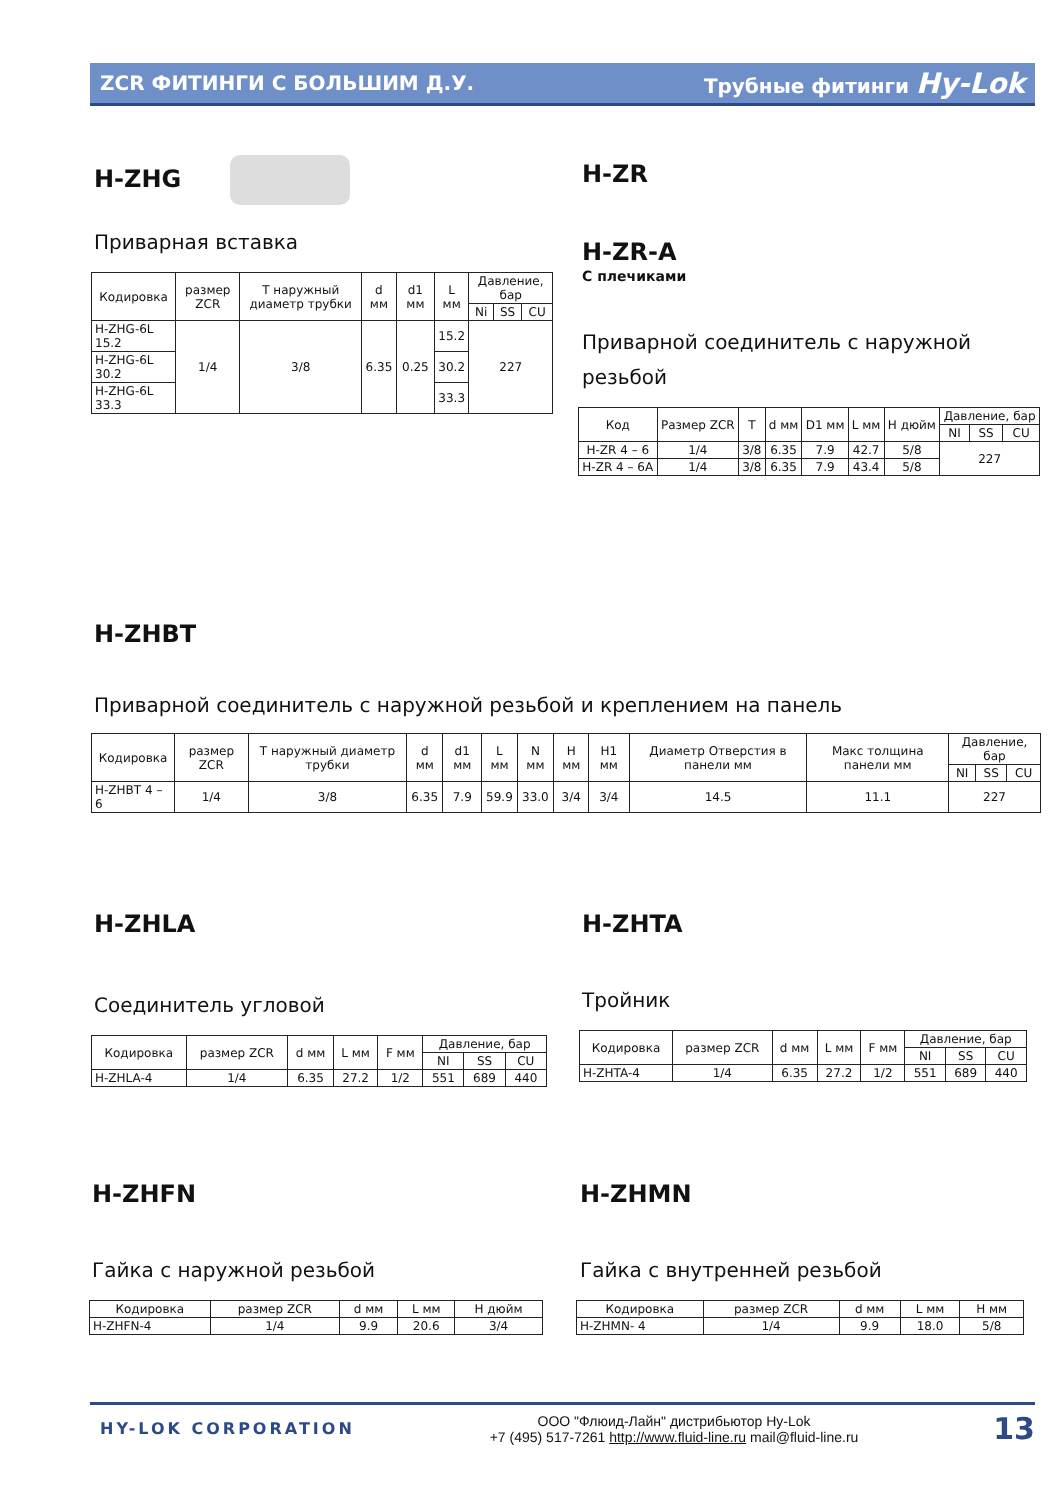ZCR ФИТИНГИ С БОЛЬШИМ Д.У. Трубные фитинги Hy-Lok
H-ZHG
Приварная вставка
| Кодировка | размер ZCR | T наружный диаметр трубки | d мм | d1 мм | L мм | Давление, бар | | |
| --- | --- | --- | --- | --- | --- | --- | --- | --- |
| | | | | | | Ni | SS | CU |
| H-ZHG-6L 15.2 | 1/4 | 3/8 | 6.35 | 0.25 | 15.2 | 227 | | |
| H-ZHG-6L 30.2 | | | | | 30.2 | | | |
| H-ZHG-6L 33.3 | | | | | 33.3 | | | |
H-ZR
H-ZR-A
С плечиками
Приварной соединитель с наружной резьбой
| Код | Размер ZCR | T | d мм | D1 мм | L мм | H дюйм | Давление, бар | | |
| --- | --- | --- | --- | --- | --- | --- | --- | --- | --- |
| | | | | | | | NI | SS | CU |
| H-ZR 4 – 6 | 1/4 | 3/8 | 6.35 | 7.9 | 42.7 | 5/8 | 227 | | |
| H-ZR 4 – 6A | 1/4 | 3/8 | 6.35 | 7.9 | 43.4 | 5/8 | | | |
H-ZHBT
Приварной соединитель с наружной резьбой и креплением на панель
| Кодировка | размер ZCR | T наружный диаметр трубки | d мм | d1 мм | L мм | N мм | H мм | H1 мм | Диаметр Отверстия в панели мм | Макс толщина панели мм | Давление, бар | | |
| --- | --- | --- | --- | --- | --- | --- | --- | --- | --- | --- | --- | --- | --- |
| | | | | | | | | | | | NI | SS | CU |
| H-ZHBT 4 – 6 | 1/4 | 3/8 | 6.35 | 7.9 | 59.9 | 33.0 | 3/4 | 3/4 | 14.5 | 11.1 | 227 | | |
H-ZHLA
Соединитель угловой
| Кодировка | размер ZCR | d мм | L мм | F мм | Давление, бар | | |
| --- | --- | --- | --- | --- | --- | --- | --- |
| | | | | | NI | SS | CU |
| H-ZHLA-4 | 1/4 | 6.35 | 27.2 | 1/2 | 551 | 689 | 440 |
H-ZHTA
Тройник
| Кодировка | размер ZCR | d мм | L мм | F мм | Давление, бар | | |
| --- | --- | --- | --- | --- | --- | --- | --- |
| | | | | | NI | SS | CU |
| H-ZHTA-4 | 1/4 | 6.35 | 27.2 | 1/2 | 551 | 689 | 440 |
H-ZHFN
Гайка с наружной резьбой
| Кодировка | размер ZCR | d мм | L мм | H дюйм |
| --- | --- | --- | --- | --- |
| H-ZHFN-4 | 1/4 | 9.9 | 20.6 | 3/4 |
H-ZHMN
Гайка с внутренней резьбой
| Кодировка | размер ZCR | d мм | L мм | H мм |
| --- | --- | --- | --- | --- |
| H-ZHMN- 4 | 1/4 | 9.9 | 18.0 | 5/8 |
HY-LOK CORPORATION
ООО "Флюид-Лайн" дистрибьютор Hy-Lok
+7 (495) 517-7261 http://www.fluid-line.ru mail@fluid-line.ru
13